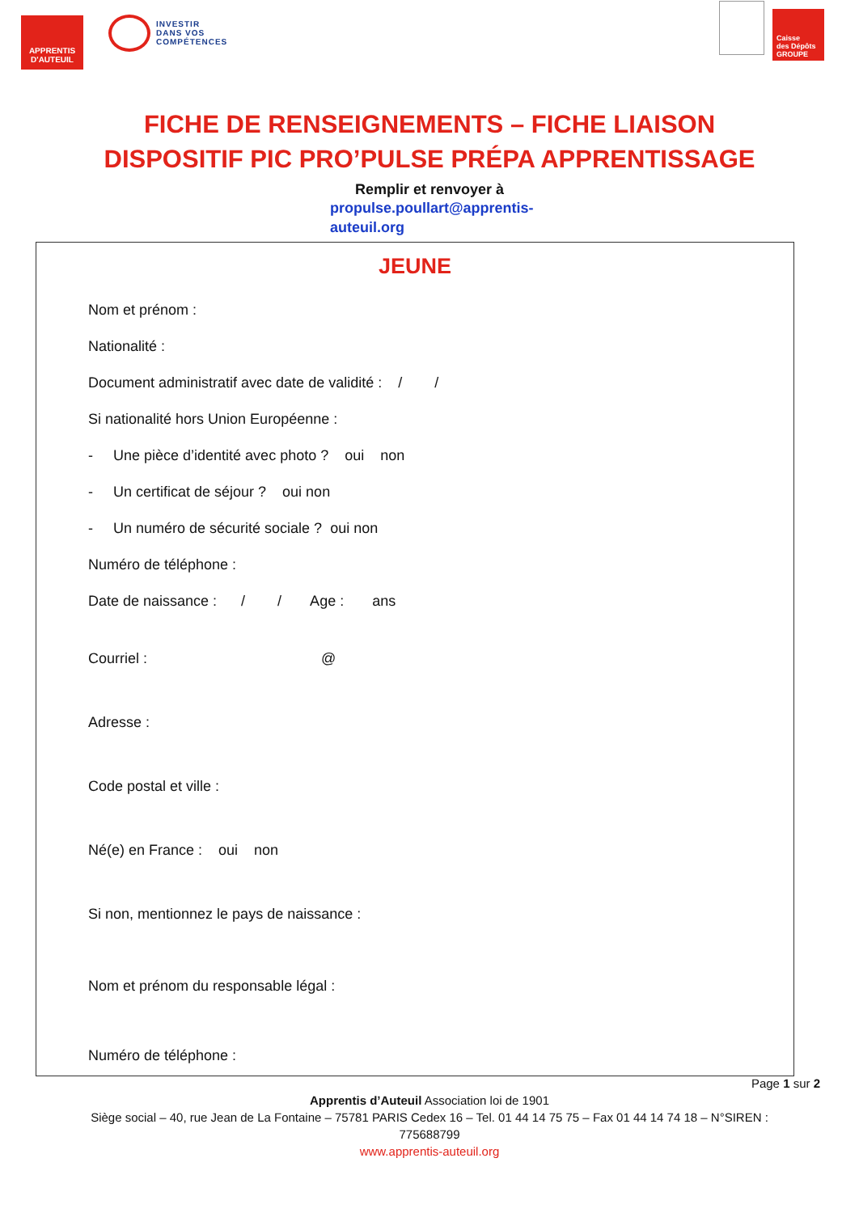APPRENTIS
D'AUTEUIL
INVESTIR
DANS VOS
COMPÉTENCES
Caisse
des Dépôts
GROUPE
FICHE DE RENSEIGNEMENTS – FICHE LIAISON
DISPOSITIF PIC PRO’PULSE PRÉPA APPRENTISSAGE
Remplir et renvoyer à
propulse.poullart@apprentis-
auteuil.org
JEUNE
Nom et prénom :
Nationalité :
Document administratif avec date de validité : / /
Si nationalité hors Union Européenne :
- Une pièce d’identité avec photo ? oui non
- Un certificat de séjour ? oui non
- Un numéro de sécurité sociale ? oui non
Numéro de téléphone :
Date de naissance : / / Age : ans
Courriel : @
Adresse :
Code postal et ville :
Né(e) en France : oui non
Si non, mentionnez le pays de naissance :
Nom et prénom du responsable légal :
Numéro de téléphone :
Page 1 sur 2
Apprentis d’Auteuil Association loi de 1901
Siège social – 40, rue Jean de La Fontaine – 75781 PARIS Cedex 16 – Tel. 01 44 14 75 75 – Fax 01 44 14 74 18 – N°SIREN :
775688799
www.apprentis-auteuil.org